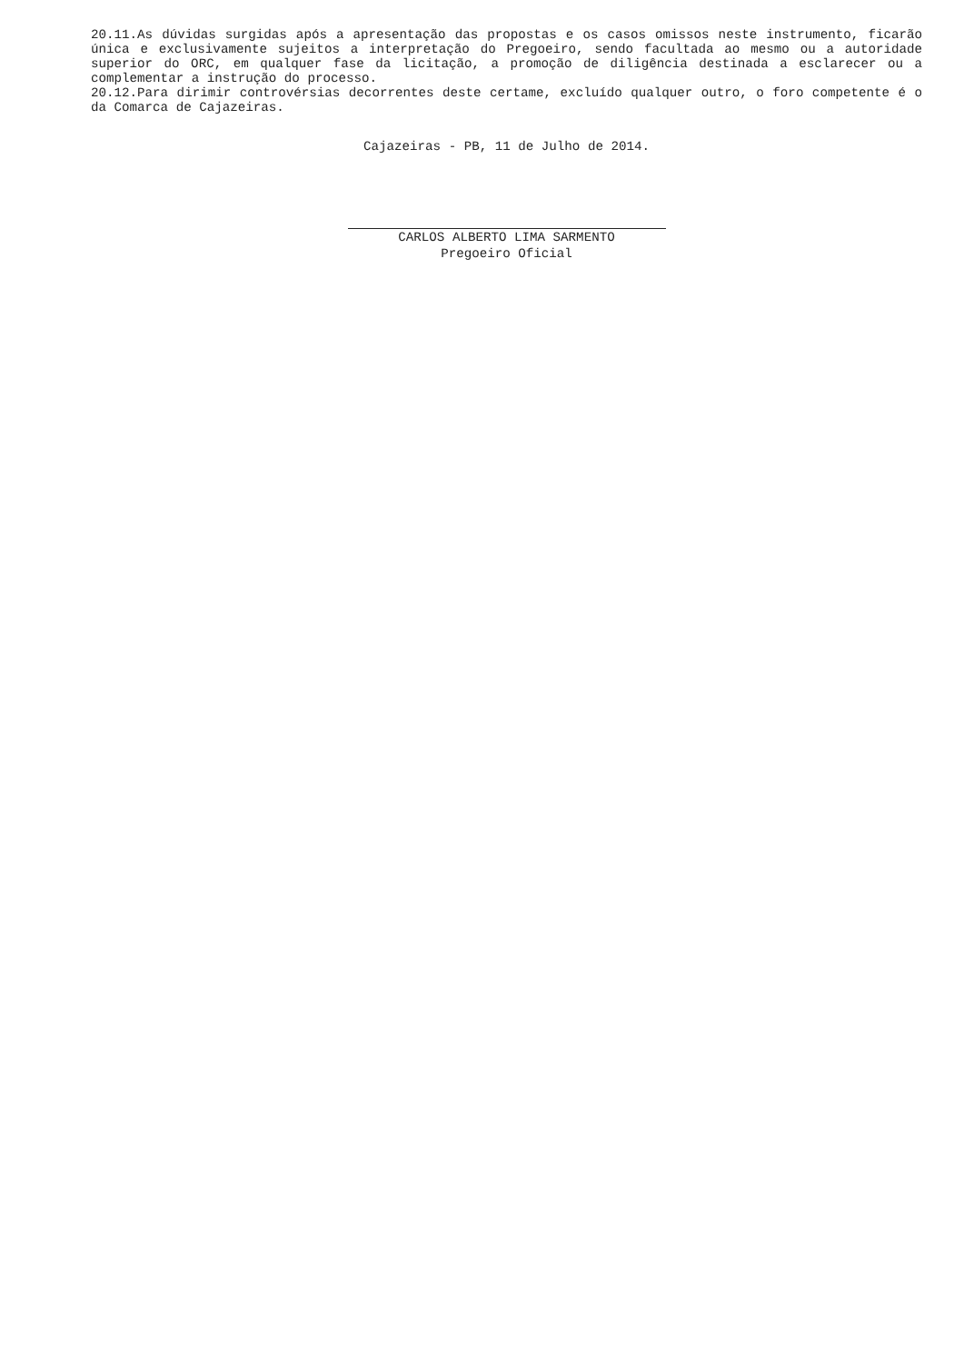20.11.As dúvidas surgidas após a apresentação das propostas e os casos omissos neste instrumento, ficarão única e exclusivamente sujeitos a interpretação do Pregoeiro, sendo facultada ao mesmo ou a autoridade superior do ORC, em qualquer fase da licitação, a promoção de diligência destinada a esclarecer ou a complementar a instrução do processo.
20.12.Para dirimir controvérsias decorrentes deste certame, excluído qualquer outro, o foro competente é o da Comarca de Cajazeiras.
Cajazeiras - PB, 11 de Julho de 2014.
CARLOS ALBERTO LIMA SARMENTO
Pregoeiro Oficial